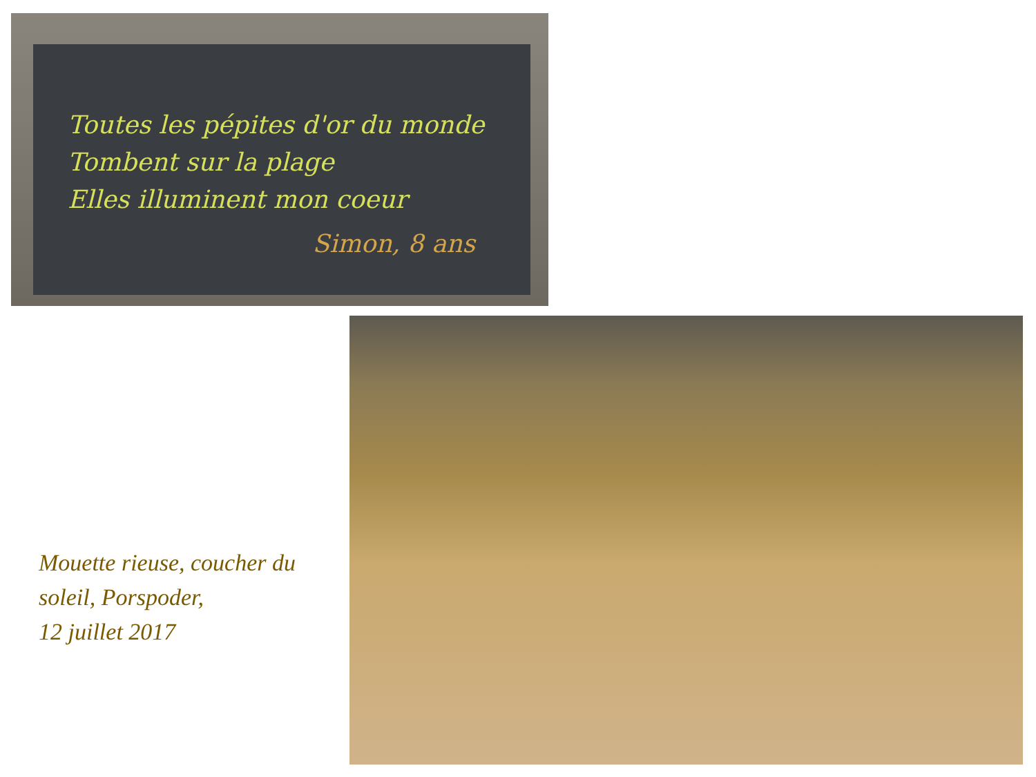Toutes les pépites d'or du monde
Tombent sur la plage
Elles illuminent mon coeur
Simon, 8 ans
Mouette rieuse, coucher du soleil, Porspoder,
12 juillet 2017